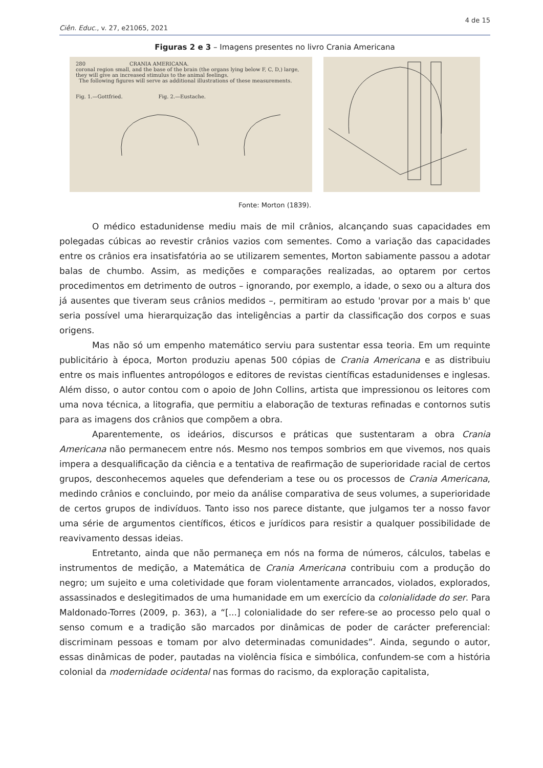4 de 15
Ciên. Educ., v. 27, e21065, 2021
Figuras 2 e 3 – Imagens presentes no livro Crania Americana
280 CRANIA AMERICANA.
coronal region small, and the base of the brain (the organs lying below F, C, D,) large, they will give an increased stimulus to the animal feelings.
The following figures will serve as additional illustrations of these measurements.
Fig. 1.—Gottfried. Fig. 2.—Eustache.
Fonte: Morton (1839).
O médico estadunidense mediu mais de mil crânios, alcançando suas capacidades em polegadas cúbicas ao revestir crânios vazios com sementes. Como a variação das capacidades entre os crânios era insatisfatória ao se utilizarem sementes, Morton sabiamente passou a adotar balas de chumbo. Assim, as medições e comparações realizadas, ao optarem por certos procedimentos em detrimento de outros – ignorando, por exemplo, a idade, o sexo ou a altura dos já ausentes que tiveram seus crânios medidos –, permitiram ao estudo 'provar por a mais b' que seria possível uma hierarquização das inteligências a partir da classificação dos corpos e suas origens.
Mas não só um empenho matemático serviu para sustentar essa teoria. Em um requinte publicitário à época, Morton produziu apenas 500 cópias de Crania Americana e as distribuiu entre os mais influentes antropólogos e editores de revistas científicas estadunidenses e inglesas. Além disso, o autor contou com o apoio de John Collins, artista que impressionou os leitores com uma nova técnica, a litografia, que permitiu a elaboração de texturas refinadas e contornos sutis para as imagens dos crânios que compõem a obra.
Aparentemente, os ideários, discursos e práticas que sustentaram a obra Crania Americana não permanecem entre nós. Mesmo nos tempos sombrios em que vivemos, nos quais impera a desqualificação da ciência e a tentativa de reafirmação de superioridade racial de certos grupos, desconhecemos aqueles que defenderiam a tese ou os processos de Crania Americana, medindo crânios e concluindo, por meio da análise comparativa de seus volumes, a superioridade de certos grupos de indivíduos. Tanto isso nos parece distante, que julgamos ter a nosso favor uma série de argumentos científicos, éticos e jurídicos para resistir a qualquer possibilidade de reavivamento dessas ideias.
Entretanto, ainda que não permaneça em nós na forma de números, cálculos, tabelas e instrumentos de medição, a Matemática de Crania Americana contribuiu com a produção do negro; um sujeito e uma coletividade que foram violentamente arrancados, violados, explorados, assassinados e deslegitimados de uma humanidade em um exercício da colonialidade do ser. Para Maldonado-Torres (2009, p. 363), a “[...] colonialidade do ser refere-se ao processo pelo qual o senso comum e a tradição são marcados por dinâmicas de poder de carácter preferencial: discriminam pessoas e tomam por alvo determinadas comunidades”. Ainda, segundo o autor, essas dinâmicas de poder, pautadas na violência física e simbólica, confundem-se com a história colonial da modernidade ocidental nas formas do racismo, da exploração capitalista,